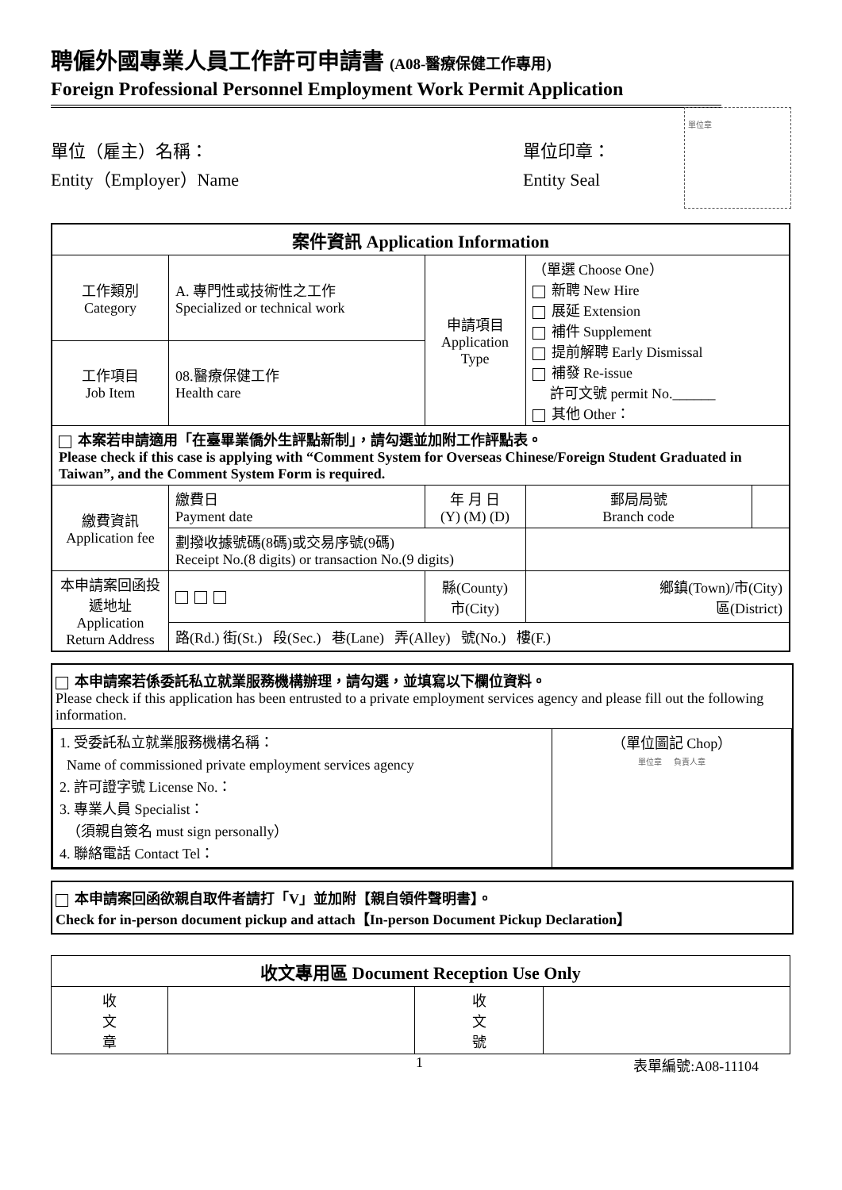聘僱外國專業人員工作許可申請書 (A08-醫療保健工作專用)
Foreign Professional Personnel Employment Work Permit Application
單位（雇主）名稱：
Entity（Employer）Name
單位印章：
Entity Seal
單位章
| 案件資訊 Application Information | | | | | |
| --- | --- | --- | --- | --- | --- |
| 工作類別 Category | A. 專門性或技術性之工作 Specialized or technical work | | 申請項目 Application Type | （單選 Choose One） 新聘 New Hire 展延 Extension 補件 Supplement 提前解聘 Early Dismissal 補發 Re-issue 許可文號 permit No.______ 其他 Other： | |
| 工作項目 Job Item | 08.醫療保健工作 Health care | | | | |
| 本案若申請適用「在臺畢業僑外生評點新制」，請勾選並加附工作評點表。 Please check if this case is applying with “Comment System for Overseas Chinese/Foreign Student Graduated in Taiwan”, and the Comment System Form is required. | | | | | |
| 繳費資訊 Application fee | 繳費日 Payment date | 年 月 日 (Y) (M) (D) | | 郵局局號 Branch code | |
| | 劃撥收據號碼(8碼)或交易序號(9碼) Receipt No.(8 digits) or transaction No.(9 digits) | | | | |
| 本申請案回函投遞地址 Application Return Address | | 縣(County) 市(City) | | 鄉鎮(Town)/市(City) 區(District) | |
| | 路(Rd.) 街(St.) 段(Sec.) 巷(Lane) 弄(Alley) 號(No.) 樓(F.) | | | | |
本申請案若係委託私立就業服務機構辦理，請勾選，並填寫以下欄位資料。
Please check if this application has been entrusted to a private employment services agency and please fill out the following information.
| 1. 受委託私立就業服務機構名稱： Name of commissioned private employment services agency 2. 許可證字號 License No.： 3. 專業人員 Specialist： （須親自簽名 must sign personally） 4. 聯絡電話 Contact Tel： | （單位圖記 Chop） 單位章 負責人章 |
本申請案回函欲親自取件者請打「V」並加附【親自領件聲明書】。
Check for in-person document pickup and attach【In-person Document Pickup Declaration】
| 收文專用區 Document Reception Use Only | | | |
| --- | --- | --- | --- |
| 收 文 章 | | 收 文 號 | |
1 表單編號:A08-11104